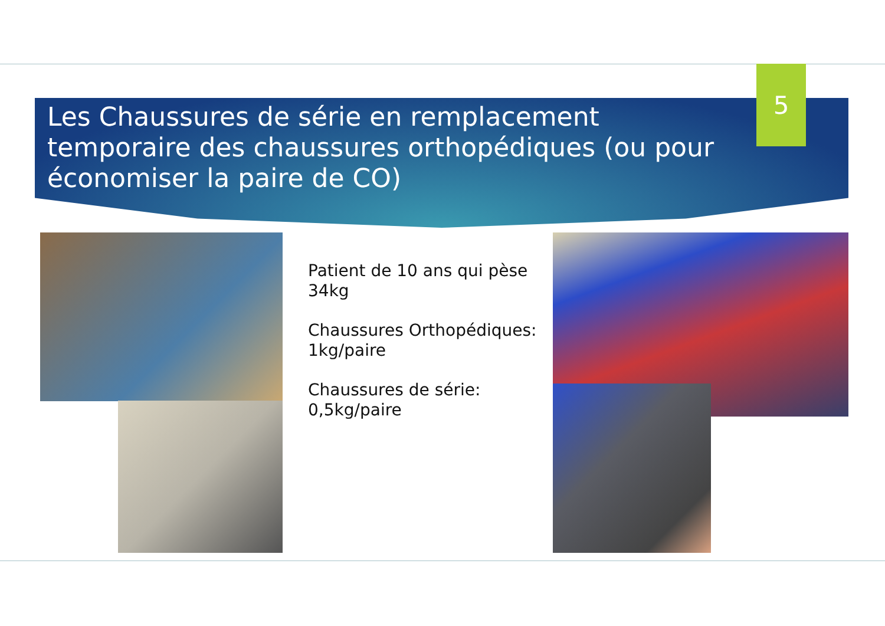Les Chaussures de série en remplacement temporaire des chaussures orthopédiques (ou pour économiser la paire de CO)
5
Patient de 10 ans qui pèse 34kg
Chaussures Orthopédiques: 1kg/paire
Chaussures de série: 0,5kg/paire